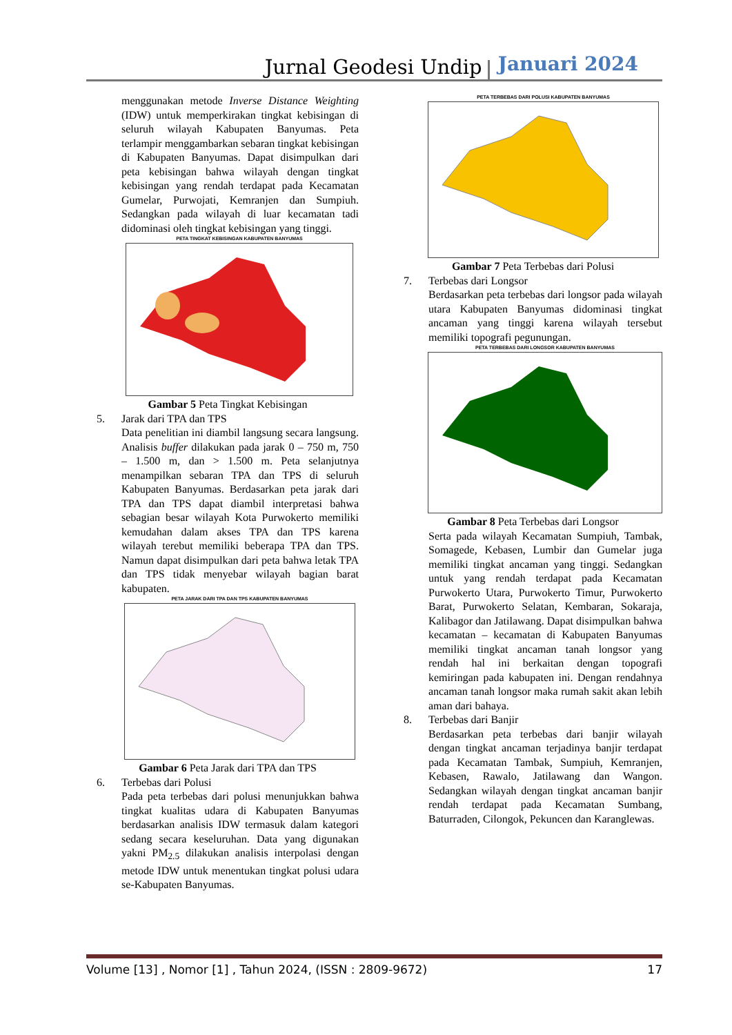Jurnal Geodesi Undip Januari 2024
menggunakan metode Inverse Distance Weighting (IDW) untuk memperkirakan tingkat kebisingan di seluruh wilayah Kabupaten Banyumas. Peta terlampir menggambarkan sebaran tingkat kebisingan di Kabupaten Banyumas. Dapat disimpulkan dari peta kebisingan bahwa wilayah dengan tingkat kebisingan yang rendah terdapat pada Kecamatan Gumelar, Purwojati, Kemranjen dan Sumpiuh. Sedangkan pada wilayah di luar kecamatan tadi didominasi oleh tingkat kebisingan yang tinggi.
PETA TINGKAT KEBISINGAN KABUPATEN BANYUMAS
Gambar 5 Peta Tingkat Kebisingan
5. Jarak dari TPA dan TPS
Data penelitian ini diambil langsung secara langsung. Analisis buffer dilakukan pada jarak 0 – 750 m, 750 – 1.500 m, dan > 1.500 m. Peta selanjutnya menampilkan sebaran TPA dan TPS di seluruh Kabupaten Banyumas. Berdasarkan peta jarak dari TPA dan TPS dapat diambil interpretasi bahwa sebagian besar wilayah Kota Purwokerto memiliki kemudahan dalam akses TPA dan TPS karena wilayah terebut memiliki beberapa TPA dan TPS. Namun dapat disimpulkan dari peta bahwa letak TPA dan TPS tidak menyebar wilayah bagian barat kabupaten.
PETA JARAK DARI TPA DAN TPS KABUPATEN BANYUMAS
Gambar 6 Peta Jarak dari TPA dan TPS
6. Terbebas dari Polusi
Pada peta terbebas dari polusi menunjukkan bahwa tingkat kualitas udara di Kabupaten Banyumas berdasarkan analisis IDW termasuk dalam kategori sedang secara keseluruhan. Data yang digunakan yakni PM<sub>2.5</sub> dilakukan analisis interpolasi dengan metode IDW untuk menentukan tingkat polusi udara se-Kabupaten Banyumas.
PETA TERBEBAS DARI POLUSI KABUPATEN BANYUMAS
Gambar 7 Peta Terbebas dari Polusi
7. Terbebas dari Longsor
Berdasarkan peta terbebas dari longsor pada wilayah utara Kabupaten Banyumas didominasi tingkat ancaman yang tinggi karena wilayah tersebut memiliki topografi pegunungan.
PETA TERBEBAS DARI LONGSOR KABUPATEN BANYUMAS
Gambar 8 Peta Terbebas dari Longsor
Serta pada wilayah Kecamatan Sumpiuh, Tambak, Somagede, Kebasen, Lumbir dan Gumelar juga memiliki tingkat ancaman yang tinggi. Sedangkan untuk yang rendah terdapat pada Kecamatan Purwokerto Utara, Purwokerto Timur, Purwokerto Barat, Purwokerto Selatan, Kembaran, Sokaraja, Kalibagor dan Jatilawang. Dapat disimpulkan bahwa kecamatan – kecamatan di Kabupaten Banyumas memiliki tingkat ancaman tanah longsor yang rendah hal ini berkaitan dengan topografi kemiringan pada kabupaten ini. Dengan rendahnya ancaman tanah longsor maka rumah sakit akan lebih aman dari bahaya.
8. Terbebas dari Banjir
Berdasarkan peta terbebas dari banjir wilayah dengan tingkat ancaman terjadinya banjir terdapat pada Kecamatan Tambak, Sumpiuh, Kemranjen, Kebasen, Rawalo, Jatilawang dan Wangon. Sedangkan wilayah dengan tingkat ancaman banjir rendah terdapat pada Kecamatan Sumbang, Baturraden, Cilongok, Pekuncen dan Karanglewas.
Volume [13] , Nomor [1] , Tahun 2024, (ISSN : 2809-9672) 17